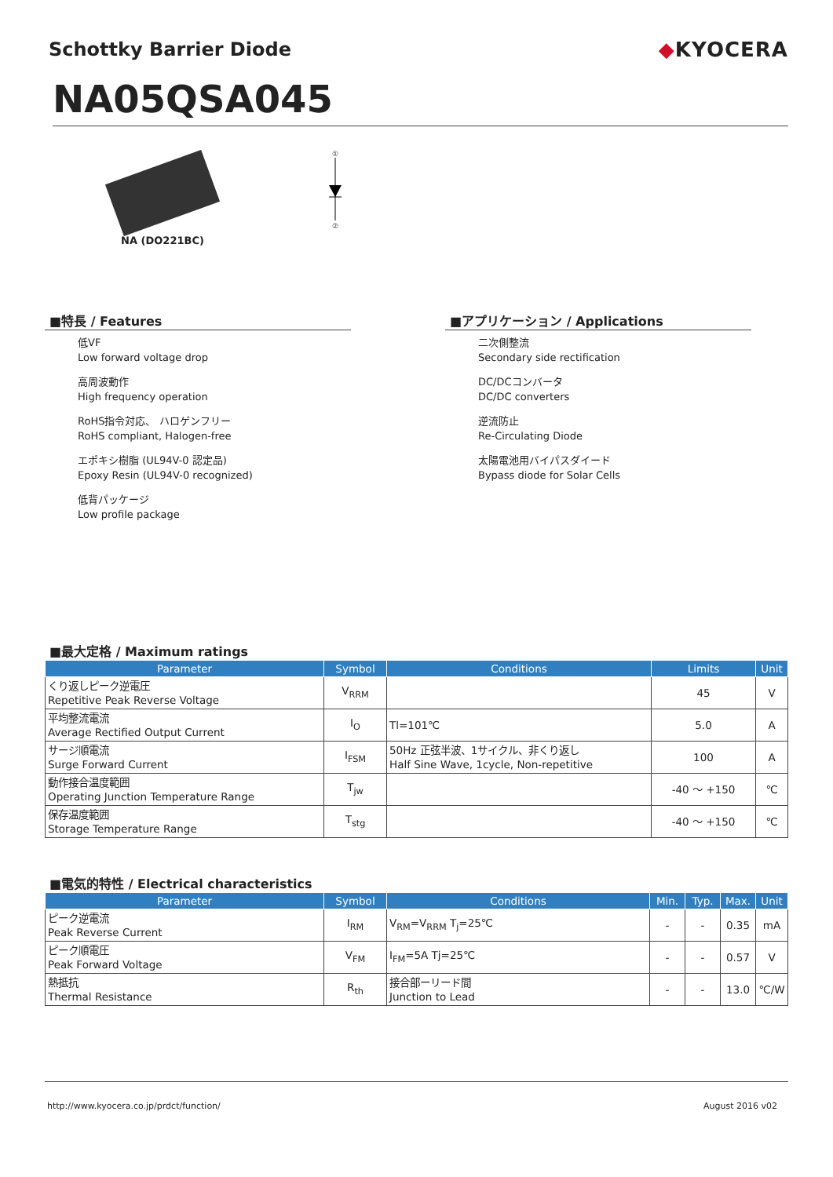Schottky Barrier Diode ◆KYOCERA
NA05QSA045
NA (DO221BC)
①
②
■特長 / Features
低VF
Low forward voltage drop
高周波動作
High frequency operation
RoHS指令対応、 ハロゲンフリー
RoHS compliant, Halogen-free
エポキシ樹脂 (UL94V-0 認定品)
Epoxy Resin (UL94V-0 recognized)
低背パッケージ
Low profile package
■アプリケーション / Applications
二次側整流
Secondary side rectification
DC/DCコンバータ
DC/DC converters
逆流防止
Re-Circulating Diode
太陽電池用バイパスダイード
Bypass diode for Solar Cells
■最大定格 / Maximum ratings
| Parameter | Symbol | Conditions | Limits | Unit |
| --- | --- | --- | --- | --- |
| くり返しピーク逆電圧 Repetitive Peak Reverse Voltage | V<sub>RRM</sub> | | 45 | V |
| 平均整流電流 Average Rectified Output Current | I<sub>O</sub> | Tl=101℃ | 5.0 | A |
| サージ順電流 Surge Forward Current | I<sub>FSM</sub> | 50Hz 正弦半波、1サイクル、非くり返し Half Sine Wave, 1cycle, Non-repetitive | 100 | A |
| 動作接合温度範囲 Operating Junction Temperature Range | T<sub>jw</sub> | | -40 ～ +150 | ℃ |
| 保存温度範囲 Storage Temperature Range | T<sub>stg</sub> | | -40 ～ +150 | ℃ |
■電気的特性 / Electrical characteristics
| Parameter | Symbol | Conditions | Min. | Typ. | Max. | Unit |
| --- | --- | --- | --- | --- | --- | --- |
| ピーク逆電流 Peak Reverse Current | I<sub>RM</sub> | V<sub>RM</sub>=V<sub>RRM</sub> T<sub>j</sub>=25℃ | - | - | 0.35 | mA |
| ピーク順電圧 Peak Forward Voltage | V<sub>FM</sub> | I<sub>FM</sub>=5A Tj=25℃ | - | - | 0.57 | V |
| 熱抵抗 Thermal Resistance | R<sub>th</sub> | 接合部ーリード間 Junction to Lead | - | - | 13.0 | ℃/W |
http://www.kyocera.co.jp/prdct/function/ August 2016 v02